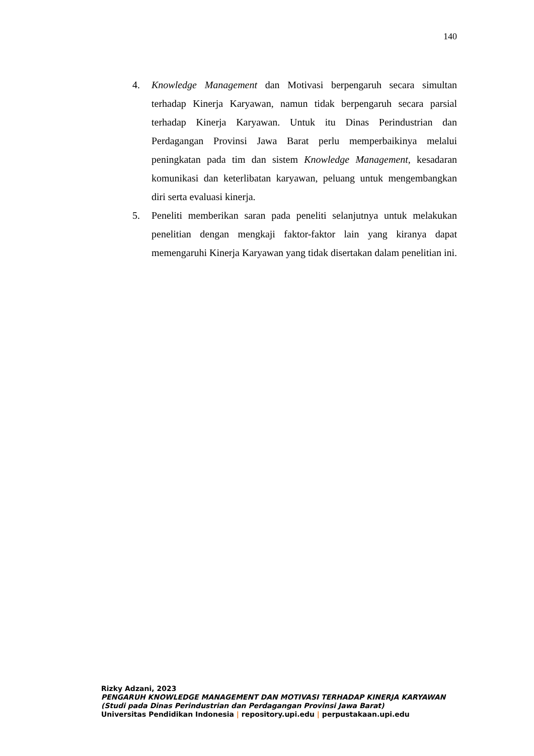140
4. Knowledge Management dan Motivasi berpengaruh secara simultan terhadap Kinerja Karyawan, namun tidak berpengaruh secara parsial terhadap Kinerja Karyawan. Untuk itu Dinas Perindustrian dan Perdagangan Provinsi Jawa Barat perlu memperbaikinya melalui peningkatan pada tim dan sistem Knowledge Management, kesadaran komunikasi dan keterlibatan karyawan, peluang untuk mengembangkan diri serta evaluasi kinerja.
5. Peneliti memberikan saran pada peneliti selanjutnya untuk melakukan penelitian dengan mengkaji faktor-faktor lain yang kiranya dapat memengaruhi Kinerja Karyawan yang tidak disertakan dalam penelitian ini.
Rizky Adzani, 2023
PENGARUH KNOWLEDGE MANAGEMENT DAN MOTIVASI TERHADAP KINERJA KARYAWAN
(Studi pada Dinas Perindustrian dan Perdagangan Provinsi Jawa Barat)
Universitas Pendidikan Indonesia | repository.upi.edu | perpustakaan.upi.edu